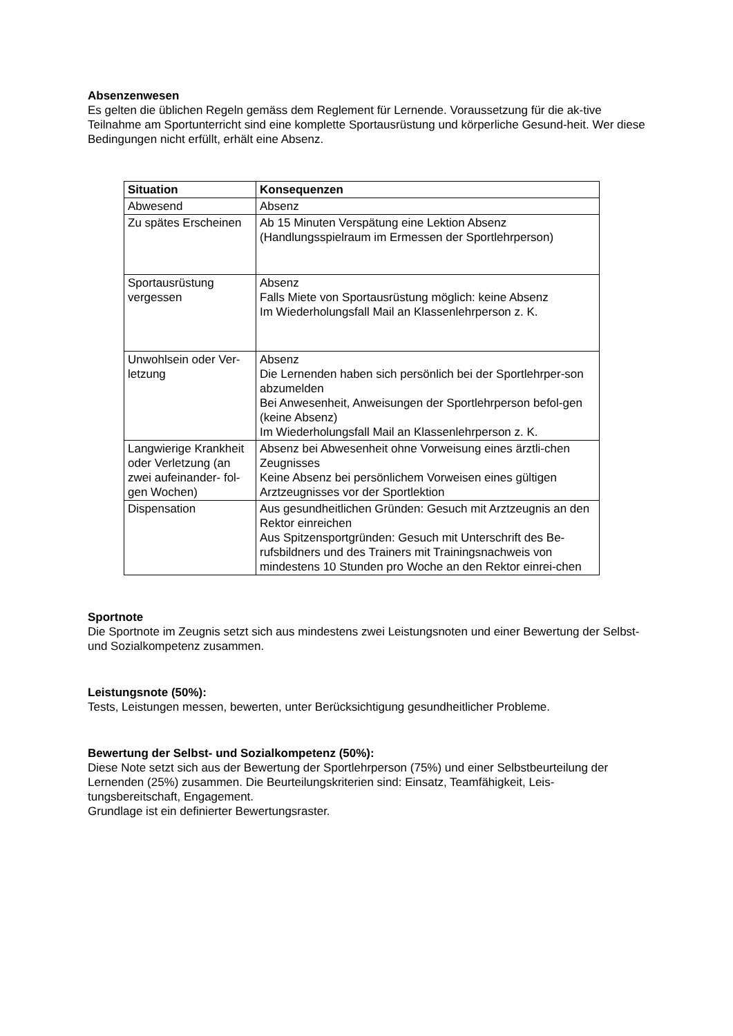Absenzenwesen
Es gelten die üblichen Regeln gemäss dem Reglement für Lernende. Voraussetzung für die ak-tive Teilnahme am Sportunterricht sind eine komplette Sportausrüstung und körperliche Gesund-heit. Wer diese Bedingungen nicht erfüllt, erhält eine Absenz.
| Situation | Konsequenzen |
| --- | --- |
| Abwesend | Absenz |
| Zu spätes Erscheinen | Ab 15 Minuten Verspätung eine Lektion Absenz (Handlungsspielraum im Ermessen der Sportlehrperson) |
| Sportausrüstung vergessen | Absenz Falls Miete von Sportausrüstung möglich: keine Absenz Im Wiederholungsfall Mail an Klassenlehrperson z. K. |
| Unwohlsein oder Ver-letzung | Absenz Die Lernenden haben sich persönlich bei der Sportlehrper-son abzumelden Bei Anwesenheit, Anweisungen der Sportlehrperson befol-gen (keine Absenz) Im Wiederholungsfall Mail an Klassenlehrperson z. K. |
| Langwierige Krankheit oder Verletzung (an zwei aufeinander- fol-gen Wochen) | Absenz bei Abwesenheit ohne Vorweisung eines ärztli-chen Zeugnisses Keine Absenz bei persönlichem Vorweisen eines gültigen Arztzeugnisses vor der Sportlektion |
| Dispensation | Aus gesundheitlichen Gründen: Gesuch mit Arztzeugnis an den Rektor einreichen Aus Spitzensportgründen: Gesuch mit Unterschrift des Be-rufsbildners und des Trainers mit Trainingsnachweis von mindestens 10 Stunden pro Woche an den Rektor einrei-chen |
Sportnote
Die Sportnote im Zeugnis setzt sich aus mindestens zwei Leistungsnoten und einer Bewertung der Selbst- und Sozialkompetenz zusammen.
Leistungsnote (50%):
Tests, Leistungen messen, bewerten, unter Berücksichtigung gesundheitlicher Probleme.
Bewertung der Selbst- und Sozialkompetenz (50%):
Diese Note setzt sich aus der Bewertung der Sportlehrperson (75%) und einer Selbstbeurteilung der Lernenden (25%) zusammen. Die Beurteilungskriterien sind: Einsatz, Teamfähigkeit, Leis-tungsbereitschaft, Engagement.
Grundlage ist ein definierter Bewertungsraster.